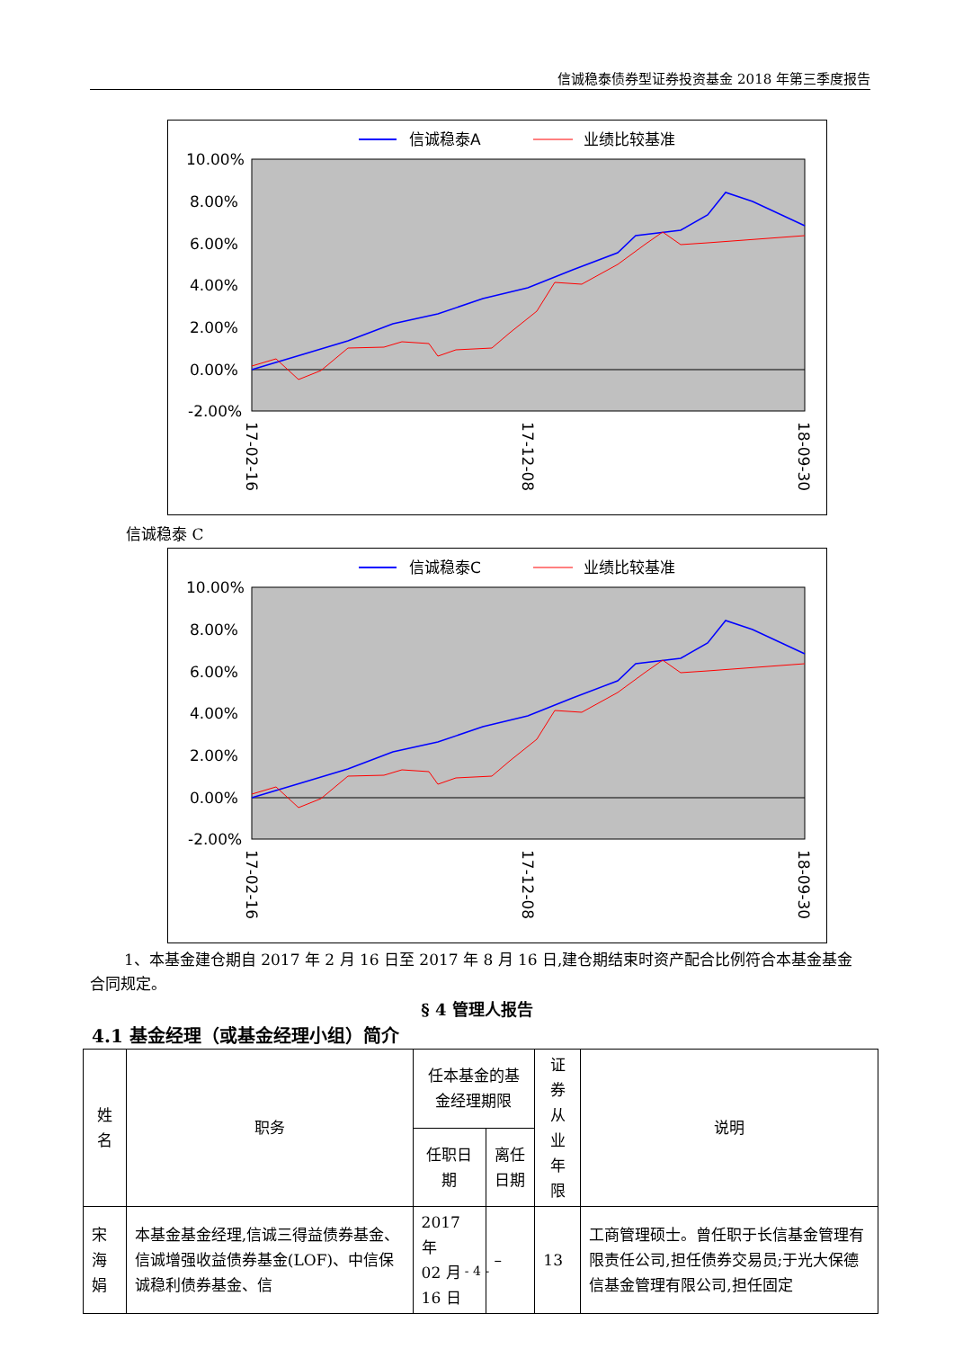信诚稳泰债券型证券投资基金 2018 年第三季度报告
信诚稳泰A
业绩比较基准
10.00%
8.00%
6.00%
4.00%
2.00%
0.00%
-2.00%
17-02-16
17-12-08
18-09-30
信诚稳泰 C
信诚稳泰C
业绩比较基准
10.00%
8.00%
6.00%
4.00%
2.00%
0.00%
-2.00%
17-02-16
17-12-08
18-09-30
1、本基金建仓期自 2017 年 2 月 16 日至 2017 年 8 月 16 日,建仓期结束时资产配合比例符合本基金基金合同规定。
§ 4 管理人报告
4.1 基金经理（或基金经理小组）简介
| 姓名 | 职务 | 任本基金的基金经理期限 | | 证券从 业年限 | 说明 |
| --- | --- | --- | --- | --- | --- |
| | | 任职日期 | 离任日期 | | |
| 宋海娟 | 本基金基金经理,信诚三得益债券基金、信诚增强收益债券基金(LOF)、中信保诚稳利债券基金、信 | 2017 年 02 月 16 日 | – | 13 | 工商管理硕士。曾任职于长信基金管理有限责任公司,担任债券交易员;于光大保德信基金管理有限公司,担任固定 |
- 4 -